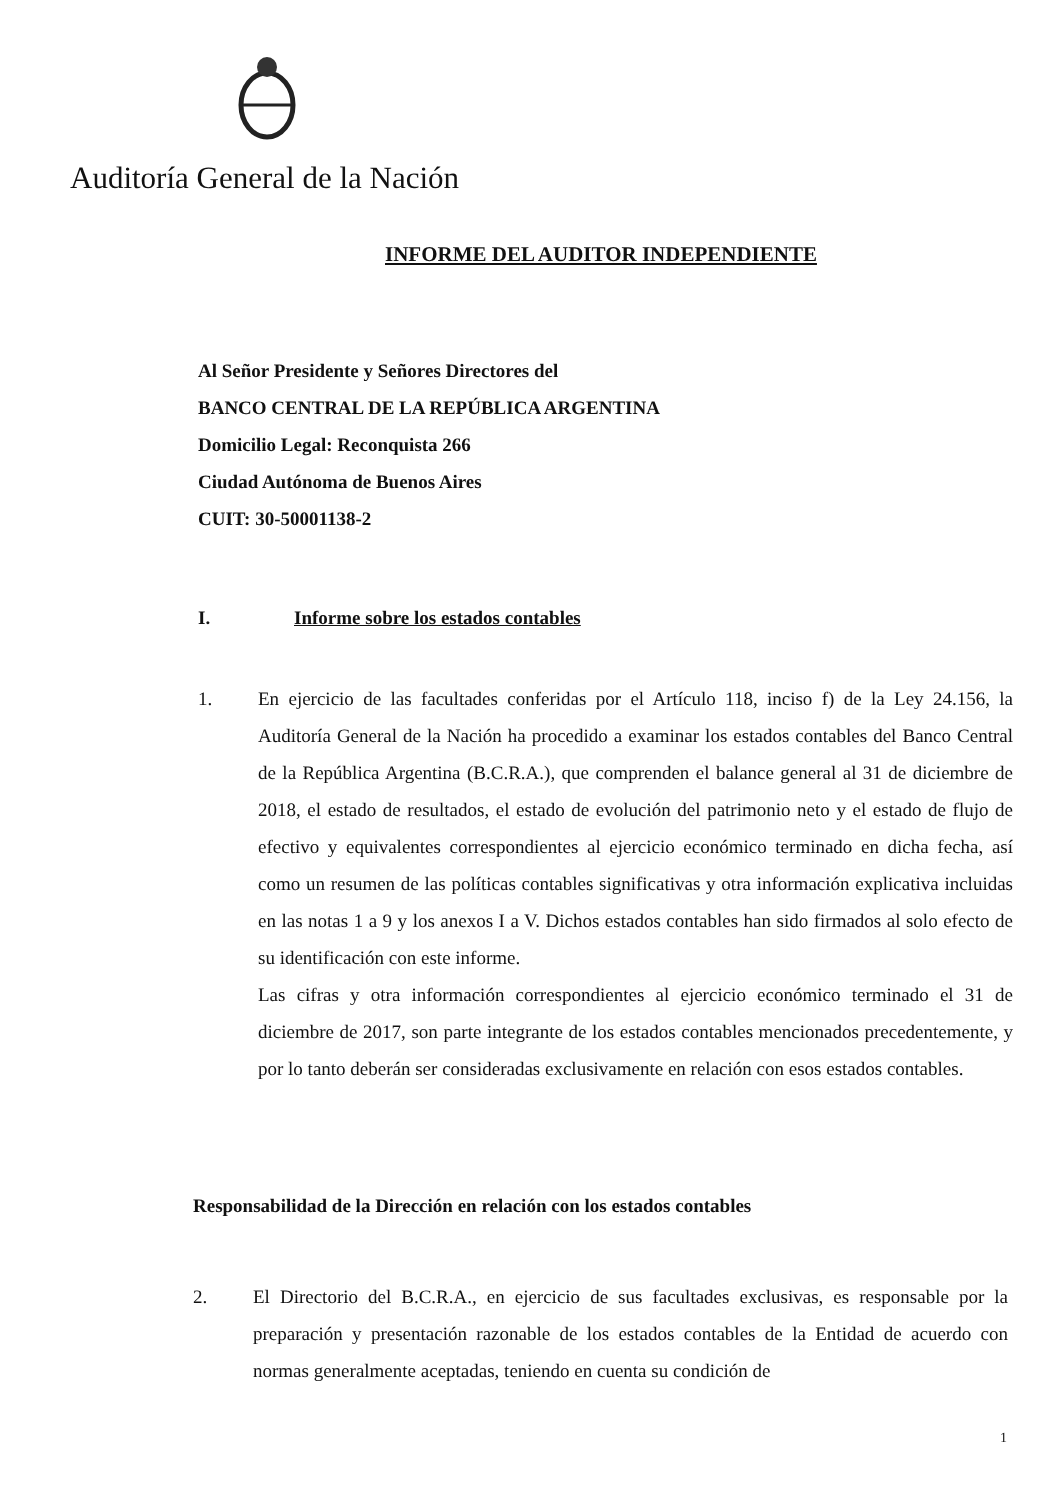Auditoría General de la Nación
INFORME DEL AUDITOR INDEPENDIENTE
Al Señor Presidente y Señores Directores del
BANCO CENTRAL DE LA REPÚBLICA ARGENTINA
Domicilio Legal: Reconquista 266
Ciudad Autónoma de Buenos Aires
CUIT: 30-50001138-2
I. Informe sobre los estados contables
1. En ejercicio de las facultades conferidas por el Artículo 118, inciso f) de la Ley 24.156, la Auditoría General de la Nación ha procedido a examinar los estados contables del Banco Central de la República Argentina (B.C.R.A.), que comprenden el balance general al 31 de diciembre de 2018, el estado de resultados, el estado de evolución del patrimonio neto y el estado de flujo de efectivo y equivalentes correspondientes al ejercicio económico terminado en dicha fecha, así como un resumen de las políticas contables significativas y otra información explicativa incluidas en las notas 1 a 9 y los anexos I a V. Dichos estados contables han sido firmados al solo efecto de su identificación con este informe.
Las cifras y otra información correspondientes al ejercicio económico terminado el 31 de diciembre de 2017, son parte integrante de los estados contables mencionados precedentemente, y por lo tanto deberán ser consideradas exclusivamente en relación con esos estados contables.
Responsabilidad de la Dirección en relación con los estados contables
2. El Directorio del B.C.R.A., en ejercicio de sus facultades exclusivas, es responsable por la preparación y presentación razonable de los estados contables de la Entidad de acuerdo con normas generalmente aceptadas, teniendo en cuenta su condición de
1